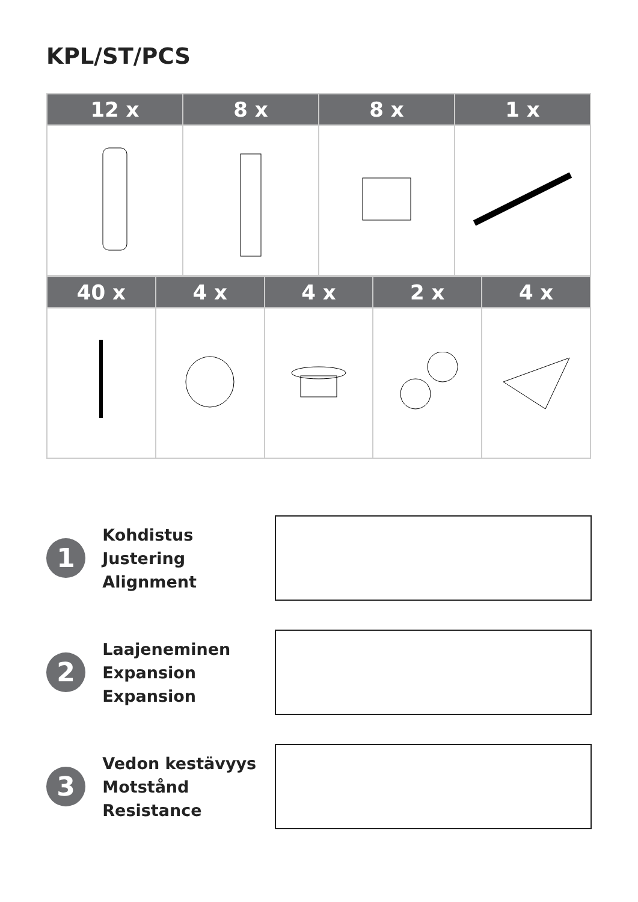KPL/ST/PCS
| 12 x | 8 x | 8 x | 1 x |
| --- | --- | --- | --- |
| 40 x | 4 x | 4 x | 2 x | 4 x |
| --- | --- | --- | --- | --- |
1
Kohdistus
Justering
Alignment
2
Laajeneminen
Expansion
Expansion
3
Vedon kestävyys
Motstånd
Resistance